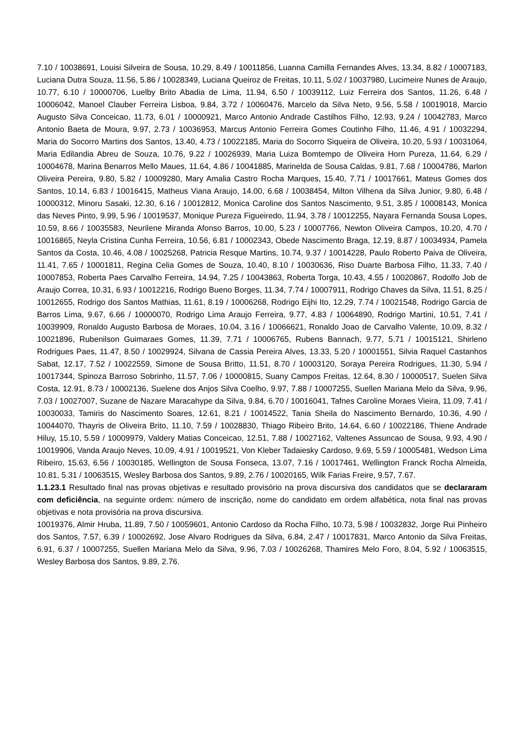7.10 / 10038691, Louisi Silveira de Sousa, 10.29, 8.49 / 10011856, Luanna Camilla Fernandes Alves, 13.34, 8.82 / 10007183, Luciana Dutra Souza, 11.56, 5.86 / 10028349, Luciana Queiroz de Freitas, 10.11, 5.02 / 10037980, Lucimeire Nunes de Araujo, 10.77, 6.10 / 10000706, Luelby Brito Abadia de Lima, 11.94, 6.50 / 10039112, Luiz Ferreira dos Santos, 11.26, 6.48 / 10006042, Manoel Clauber Ferreira Lisboa, 9.84, 3.72 / 10060476, Marcelo da Silva Neto, 9.56, 5.58 / 10019018, Marcio Augusto Silva Conceicao, 11.73, 6.01 / 10000921, Marco Antonio Andrade Castilhos Filho, 12.93, 9.24 / 10042783, Marco Antonio Baeta de Moura, 9.97, 2.73 / 10036953, Marcus Antonio Ferreira Gomes Coutinho Filho, 11.46, 4.91 / 10032294, Maria do Socorro Martins dos Santos, 13.40, 4.73 / 10022185, Maria do Socorro Siqueira de Oliveira, 10.20, 5.93 / 10031064, Maria Edilandia Abreu de Souza, 10.76, 9.22 / 10026939, Maria Luiza Bomtempo de Oliveira Horn Pureza, 11.64, 6.29 / 10004678, Marina Benarros Mello Maues, 11.64, 4.86 / 10041885, Marinelda de Sousa Caldas, 9.81, 7.68 / 10004786, Marlon Oliveira Pereira, 9.80, 5.82 / 10009280, Mary Amalia Castro Rocha Marques, 15.40, 7.71 / 10017661, Mateus Gomes dos Santos, 10.14, 6.83 / 10016415, Matheus Viana Araujo, 14.00, 6.68 / 10038454, Milton Vilhena da Silva Junior, 9.80, 6.48 / 10000312, Minoru Sasaki, 12.30, 6.16 / 10012812, Monica Caroline dos Santos Nascimento, 9.51, 3.85 / 10008143, Monica das Neves Pinto, 9.99, 5.96 / 10019537, Monique Pureza Figueiredo, 11.94, 3.78 / 10012255, Nayara Fernanda Sousa Lopes, 10.59, 8.66 / 10035583, Neurilene Miranda Afonso Barros, 10.00, 5.23 / 10007766, Newton Oliveira Campos, 10.20, 4.70 / 10016865, Neyla Cristina Cunha Ferreira, 10.56, 6.81 / 10002343, Obede Nascimento Braga, 12.19, 8.87 / 10034934, Pamela Santos da Costa, 10.46, 4.08 / 10025268, Patricia Resque Martins, 10.74, 9.37 / 10014228, Paulo Roberto Paiva de Oliveira, 11.41, 7.65 / 10001811, Regina Celia Gomes de Souza, 10.40, 8.10 / 10030636, Riso Duarte Barbosa Filho, 11.33, 7.40 / 10007853, Roberta Paes Carvalho Ferreira, 14.94, 7.25 / 10043863, Roberta Torga, 10.43, 4.55 / 10020867, Rodolfo Job de Araujo Correa, 10.31, 6.93 / 10012216, Rodrigo Bueno Borges, 11.34, 7.74 / 10007911, Rodrigo Chaves da Silva, 11.51, 8.25 / 10012655, Rodrigo dos Santos Mathias, 11.61, 8.19 / 10006268, Rodrigo Eijhi Ito, 12.29, 7.74 / 10021548, Rodrigo Garcia de Barros Lima, 9.67, 6.66 / 10000070, Rodrigo Lima Araujo Ferreira, 9.77, 4.83 / 10064890, Rodrigo Martini, 10.51, 7.41 / 10039909, Ronaldo Augusto Barbosa de Moraes, 10.04, 3.16 / 10066621, Ronaldo Joao de Carvalho Valente, 10.09, 8.32 / 10021896, Rubenilson Guimaraes Gomes, 11.39, 7.71 / 10006765, Rubens Bannach, 9.77, 5.71 / 10015121, Shirleno Rodrigues Paes, 11.47, 8.50 / 10029924, Silvana de Cassia Pereira Alves, 13.33, 5.20 / 10001551, Silvia Raquel Castanhos Sabat, 12.17, 7.52 / 10022559, Simone de Sousa Britto, 11.51, 8.70 / 10003120, Soraya Pereira Rodrigues, 11.30, 5.94 / 10017344, Spinoza Barroso Sobrinho, 11.57, 7.06 / 10000815, Suany Campos Freitas, 12.64, 8.30 / 10000517, Suelen Silva Costa, 12.91, 8.73 / 10002136, Suelene dos Anjos Silva Coelho, 9.97, 7.88 / 10007255, Suellen Mariana Melo da Silva, 9.96, 7.03 / 10027007, Suzane de Nazare Maracahype da Silva, 9.84, 6.70 / 10016041, Tafnes Caroline Moraes Vieira, 11.09, 7.41 / 10030033, Tamiris do Nascimento Soares, 12.61, 8.21 / 10014522, Tania Sheila do Nascimento Bernardo, 10.36, 4.90 / 10044070, Thayris de Oliveira Brito, 11.10, 7.59 / 10028830, Thiago Ribeiro Brito, 14.64, 6.60 / 10022186, Thiene Andrade Hiluy, 15.10, 5.59 / 10009979, Valdery Matias Conceicao, 12.51, 7.88 / 10027162, Valtenes Assuncao de Sousa, 9.93, 4.90 / 10019906, Vanda Araujo Neves, 10.09, 4.91 / 10019521, Von Kleber Tadaiesky Cardoso, 9.69, 5.59 / 10005481, Wedson Lima Ribeiro, 15.63, 6.56 / 10030185, Wellington de Sousa Fonseca, 13.07, 7.16 / 10017461, Wellington Franck Rocha Almeida, 10.81, 5.31 / 10063515, Wesley Barbosa dos Santos, 9.89, 2.76 / 10020165, Wilk Farias Freire, 9.57, 7.67.
1.1.23.1 Resultado final nas provas objetivas e resultado provisório na prova discursiva dos candidatos que se declararam com deficiência, na seguinte ordem: número de inscrição, nome do candidato em ordem alfabética, nota final nas provas objetivas e nota provisória na prova discursiva.
10019376, Almir Hruba, 11.89, 7.50 / 10059601, Antonio Cardoso da Rocha Filho, 10.73, 5.98 / 10032832, Jorge Rui Pinheiro dos Santos, 7.57, 6.39 / 10002692, Jose Alvaro Rodrigues da Silva, 6.84, 2.47 / 10017831, Marco Antonio da Silva Freitas, 6.91, 6.37 / 10007255, Suellen Mariana Melo da Silva, 9.96, 7.03 / 10026268, Thamires Melo Foro, 8.04, 5.92 / 10063515, Wesley Barbosa dos Santos, 9.89, 2.76.